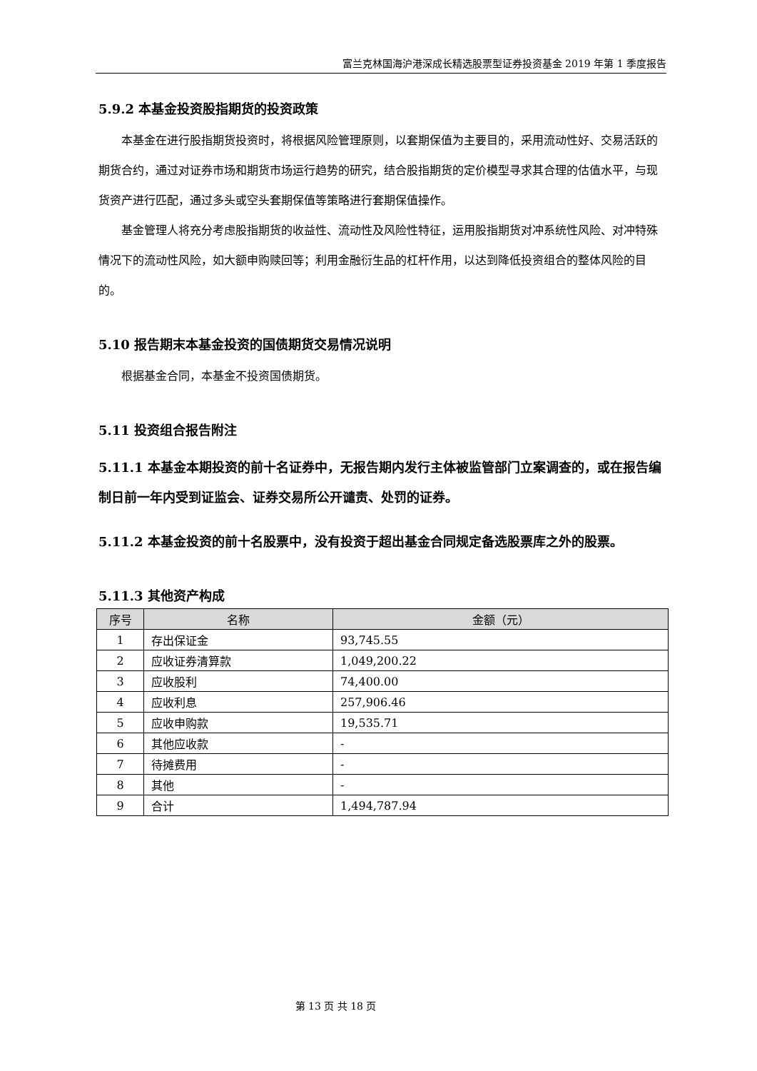富兰克林国海沪港深成长精选股票型证券投资基金 2019 年第 1 季度报告
5.9.2 本基金投资股指期货的投资政策
本基金在进行股指期货投资时，将根据风险管理原则，以套期保值为主要目的，采用流动性好、交易活跃的期货合约，通过对证券市场和期货市场运行趋势的研究，结合股指期货的定价模型寻求其合理的估值水平，与现货资产进行匹配，通过多头或空头套期保值等策略进行套期保值操作。
基金管理人将充分考虑股指期货的收益性、流动性及风险性特征，运用股指期货对冲系统性风险、对冲特殊情况下的流动性风险，如大额申购赎回等；利用金融衍生品的杠杆作用，以达到降低投资组合的整体风险的目的。
5.10 报告期末本基金投资的国债期货交易情况说明
根据基金合同，本基金不投资国债期货。
5.11 投资组合报告附注
5.11.1 本基金本期投资的前十名证券中，无报告期内发行主体被监管部门立案调查的，或在报告编制日前一年内受到证监会、证券交易所公开谴责、处罚的证券。
5.11.2 本基金投资的前十名股票中，没有投资于超出基金合同规定备选股票库之外的股票。
5.11.3 其他资产构成
| 序号 | 名称 | 金额（元） |
| --- | --- | --- |
| 1 | 存出保证金 | 93,745.55 |
| 2 | 应收证券清算款 | 1,049,200.22 |
| 3 | 应收股利 | 74,400.00 |
| 4 | 应收利息 | 257,906.46 |
| 5 | 应收申购款 | 19,535.71 |
| 6 | 其他应收款 | - |
| 7 | 待摊费用 | - |
| 8 | 其他 | - |
| 9 | 合计 | 1,494,787.94 |
第 13 页 共 18 页